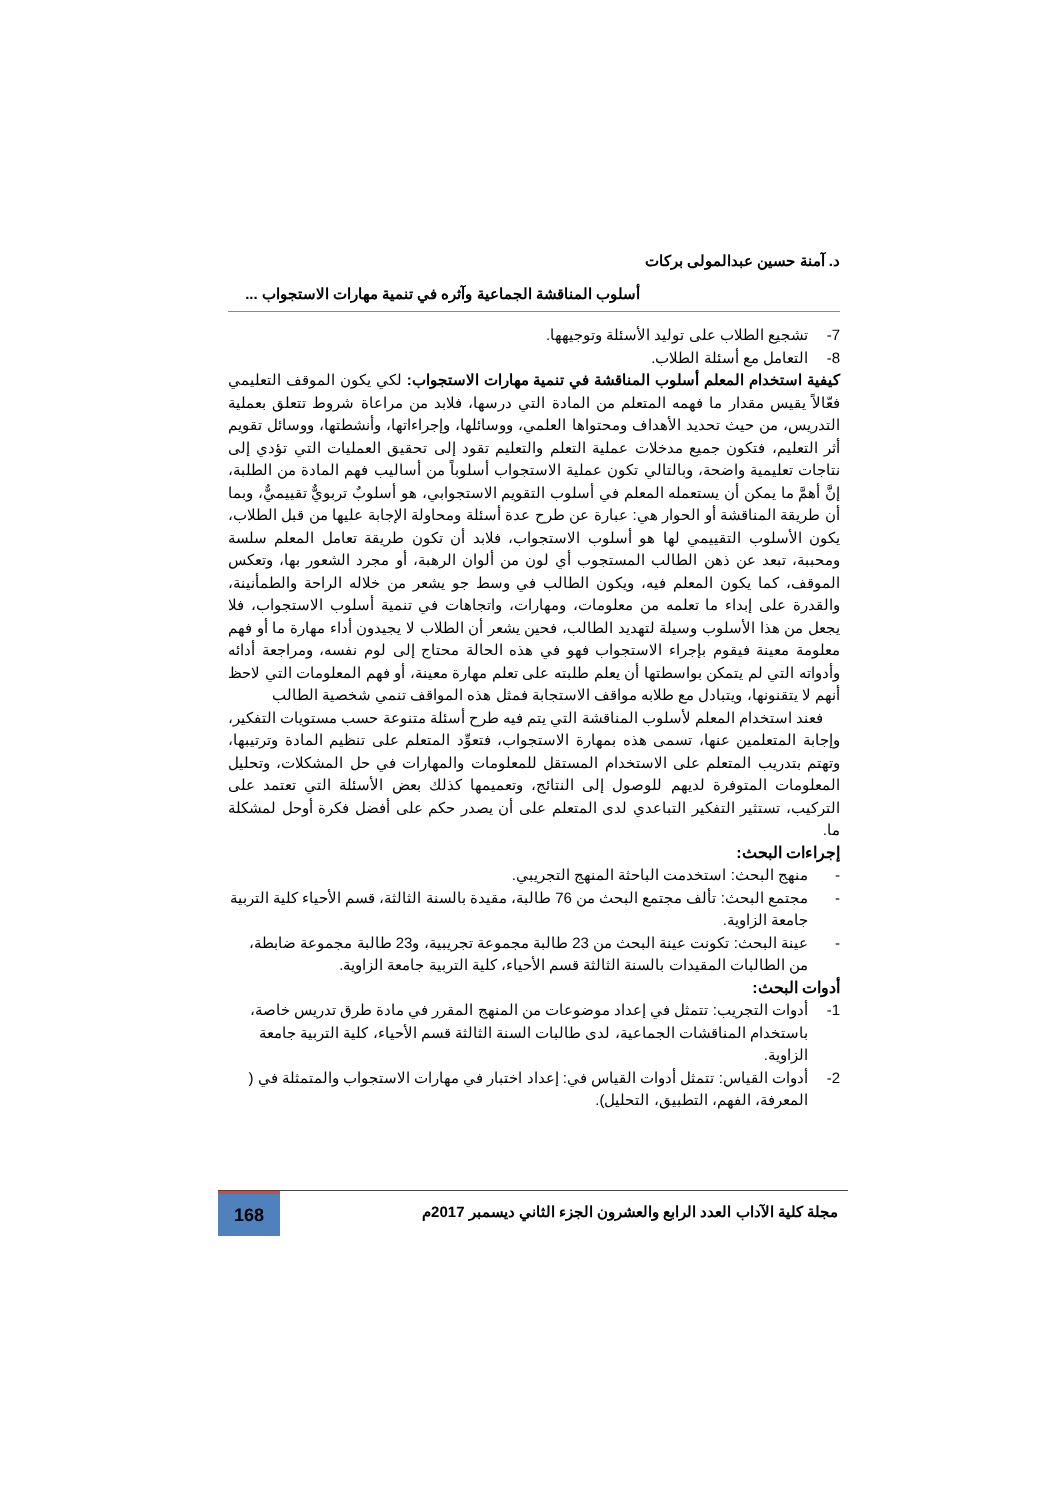د. آمنة حسين عبدالمولى بركات
أسلوب المناقشة الجماعية وآثره في تنمية مهارات الاستجواب ...
7- تشجيع الطلاب على توليد الأسئلة وتوجيهها.
8- التعامل مع أسئلة الطلاب.
كيفية استخدام المعلم أسلوب المناقشة في تنمية مهارات الاستجواب: لكي يكون الموقف التعليمي فعّالاً يقيس مقدار ما فهمه المتعلم من المادة التي درسها، فلابد من مراعاة شروط تتعلق بعملية التدريس، من حيث تحديد الأهداف ومحتواها العلمي، ووسائلها، وإجراءاتها، وأنشطتها، ووسائل تقويم أثر التعليم، فتكون جميع مدخلات عملية التعلم والتعليم تقود إلى تحقيق العمليات التي تؤدي إلى نتاجات تعليمية واضحة، وبالتالي تكون عملية الاستجواب أسلوباً من أساليب فهم المادة من الطلبة، إنَّ أهمَّ ما يمكن أن يستعمله المعلم في أسلوب التقويم الاستجوابي، هو أسلوبٌ تربويٌّ تقييميٌّ، وبما أن طريقة المناقشة أو الحوار هي: عبارة عن طرح عدة أسئلة ومحاولة الإجابة عليها من قبل الطلاب، يكون الأسلوب التقييمي لها هو أسلوب الاستجواب، فلابد أن تكون طريقة تعامل المعلم سلسة ومحببة، تبعد عن ذهن الطالب المستجوب أي لون من ألوان الرهبة، أو مجرد الشعور بها، وتعكس الموقف، كما يكون المعلم فيه، ويكون الطالب في وسط جو يشعر من خلاله الراحة والطمأنينة، والقدرة على إبداء ما تعلمه من معلومات، ومهارات، واتجاهات في تنمية أسلوب الاستجواب، فلا يجعل من هذا الأسلوب وسيلة لتهديد الطالب، فحين يشعر أن الطلاب لا يجيدون أداء مهارة ما أو فهم معلومة معينة فيقوم بإجراء الاستجواب فهو في هذه الحالة محتاج إلى لوم نفسه، ومراجعة أدائه وأدواته التي لم يتمكن بواسطتها أن يعلم طلبته على تعلم مهارة معينة، أو فهم المعلومات التي لاحظ أنهم لا يتقنونها، ويتبادل مع طلابه مواقف الاستجابة فمثل هذه المواقف تنمي شخصية الطالب
فعند استخدام المعلم لأسلوب المناقشة التي يتم فيه طرح أسئلة متنوعة حسب مستويات التفكير، وإجابة المتعلمين عنها، تسمى هذه بمهارة الاستجواب، فتعوِّد المتعلم على تنظيم المادة وترتيبها، وتهتم بتدريب المتعلم على الاستخدام المستقل للمعلومات والمهارات في حل المشكلات، وتحليل المعلومات المتوفرة لديهم للوصول إلى النتائج، وتعميمها كذلك بعض الأسئلة التي تعتمد على التركيب، تستثير التفكير التباعدي لدى المتعلم على أن يصدر حكم على أفضل فكرة أوحل لمشكلة ما.
إجراءات البحث:
- منهج البحث: استخدمت الباحثة المنهج التجريبي.
- مجتمع البحث: تألف مجتمع البحث من 76 طالبة، مقيدة بالسنة الثالثة، قسم الأحياء كلية التربية جامعة الزاوية.
- عينة البحث: تكونت عينة البحث من 23 طالبة مجموعة تجريبية، و23 طالبة مجموعة ضابطة، من الطالبات المقيدات بالسنة الثالثة قسم الأحياء، كلية التربية جامعة الزاوية.
أدوات البحث:
1- أدوات التجريب: تتمثل في إعداد موضوعات من المنهج المقرر في مادة طرق تدريس خاصة، باستخدام المناقشات الجماعية، لدى طالبات السنة الثالثة قسم الأحياء، كلية التربية جامعة الزاوية.
2- أدوات القياس: تتمثل أدوات القياس في: إعداد اختبار في مهارات الاستجواب والمتمثلة في ( المعرفة، الفهم، التطبيق، التحليل).
مجلة كلية الآداب العدد الرابع والعشرون الجزء الثاني ديسمبر 2017م
168